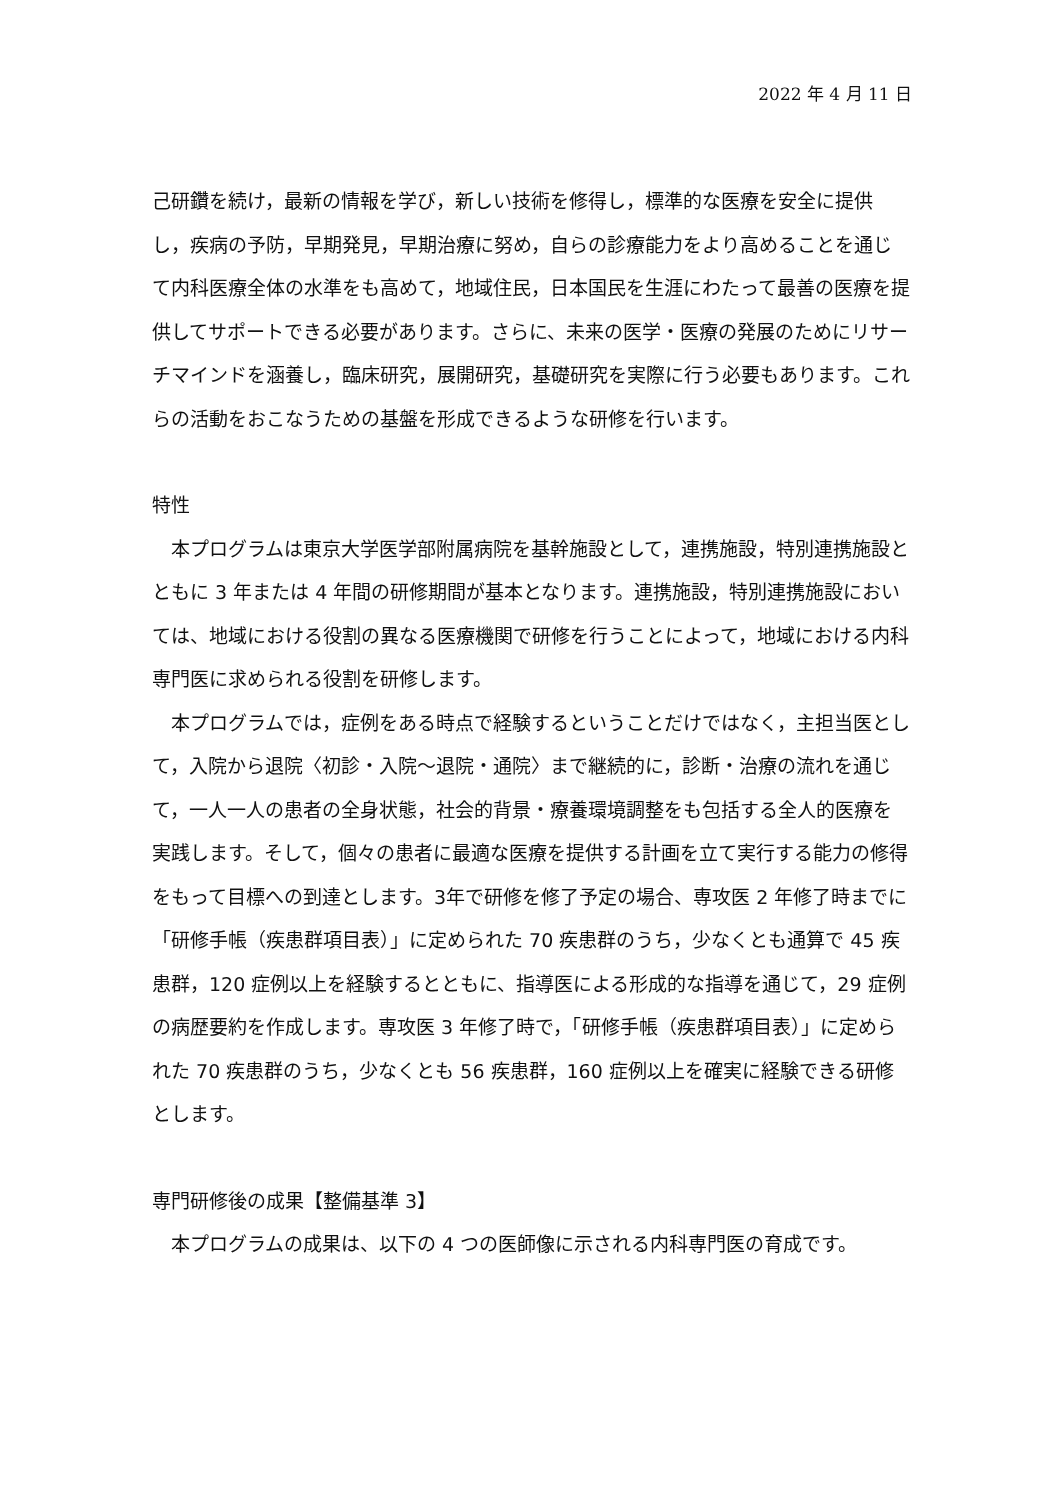2022 年 4 月 11 日
己研鑽を続け，最新の情報を学び，新しい技術を修得し，標準的な医療を安全に提供し，疾病の予防，早期発見，早期治療に努め，自らの診療能力をより高めることを通じて内科医療全体の水準をも高めて，地域住民，日本国民を生涯にわたって最善の医療を提供してサポートできる必要があります。さらに、未来の医学・医療の発展のためにリサーチマインドを涵養し，臨床研究，展開研究，基礎研究を実際に行う必要もあります。これらの活動をおこなうための基盤を形成できるような研修を行います。
特性
　本プログラムは東京大学医学部附属病院を基幹施設として，連携施設，特別連携施設とともに 3 年または 4 年間の研修期間が基本となります。連携施設，特別連携施設においては、地域における役割の異なる医療機関で研修を行うことによって，地域における内科専門医に求められる役割を研修します。
　本プログラムでは，症例をある時点で経験するということだけではなく，主担当医として，入院から退院〈初診・入院～退院・通院〉まで継続的に，診断・治療の流れを通じて，一人一人の患者の全身状態，社会的背景・療養環境調整をも包括する全人的医療を実践します。そして，個々の患者に最適な医療を提供する計画を立て実行する能力の修得をもって目標への到達とします。3年で研修を修了予定の場合、専攻医 2 年修了時までに「研修手帳（疾患群項目表）」に定められた 70 疾患群のうち，少なくとも通算で 45 疾患群，120 症例以上を経験するとともに、指導医による形成的な指導を通じて，29 症例の病歴要約を作成します。専攻医 3 年修了時で，「研修手帳（疾患群項目表）」に定められた 70 疾患群のうち，少なくとも 56 疾患群，160 症例以上を確実に経験できる研修とします。
専門研修後の成果【整備基準 3】
　本プログラムの成果は、以下の 4 つの医師像に示される内科専門医の育成です。